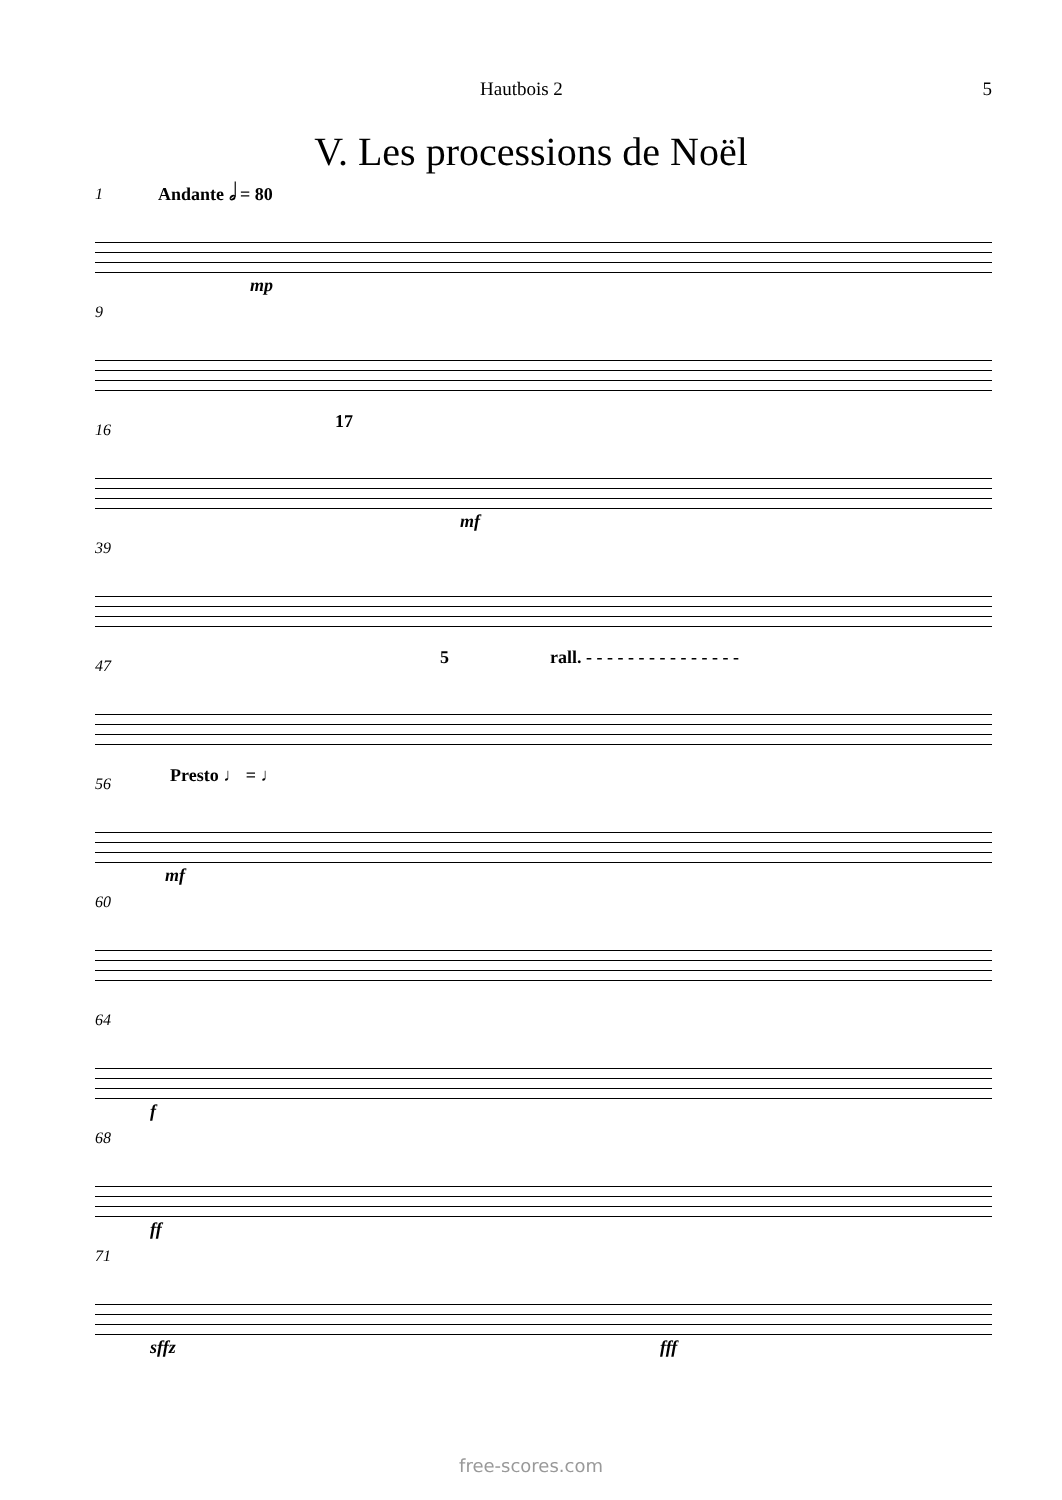Hautbois 2 5
V. Les processions de Noël
1 Andante 𝅗𝅥 = 80
mp
9
16 17
mf
39
47 5 rall. - - - - - - - - - - - - - - -
56 Presto ♩ = ♩
mf
60
64
f
68
ff
71
sffz fff
free-scores.com